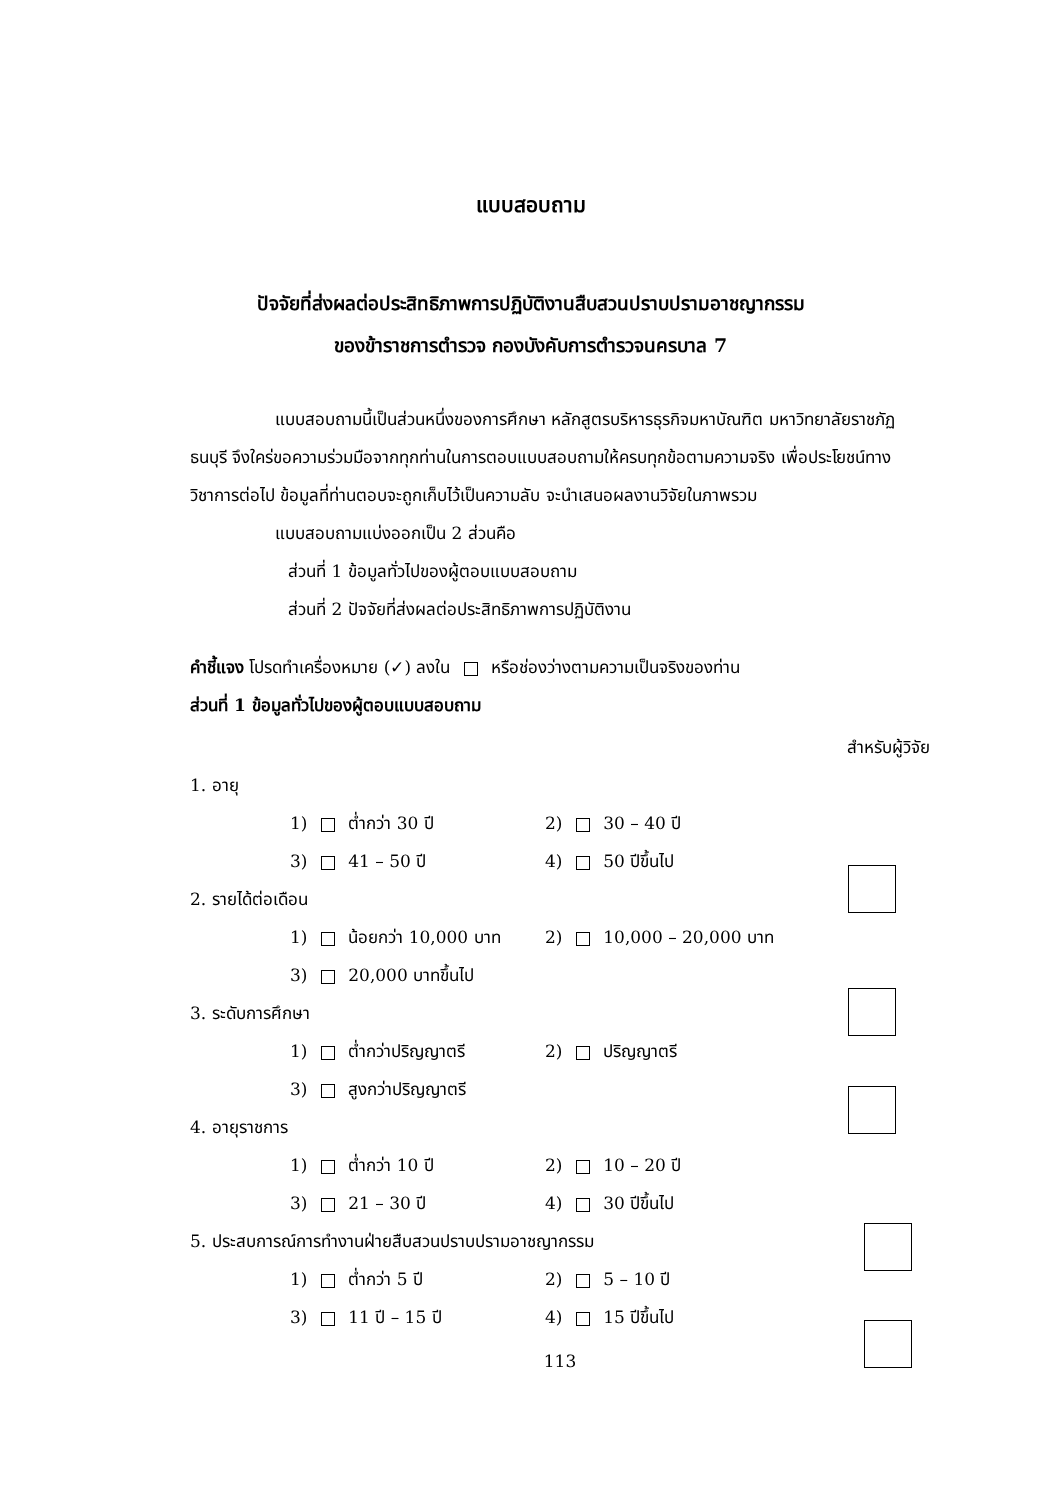แบบสอบถาม
ปัจจัยที่ส่งผลต่อประสิทธิภาพการปฏิบัติงานสืบสวนปราบปรามอาชญากรรม
ของข้าราชการตำรวจ กองบังคับการตำรวจนครบาล 7
แบบสอบถามนี้เป็นส่วนหนึ่งของการศึกษา หลักสูตรบริหารธุรกิจมหาบัณฑิต มหาวิทยาลัยราชภัฏธนบุรี จึงใคร่ขอความร่วมมือจากทุกท่านในการตอบแบบสอบถามให้ครบทุกข้อตามความจริง เพื่อประโยชน์ทางวิชาการต่อไป ข้อมูลที่ท่านตอบจะถูกเก็บไว้เป็นความลับ จะนำเสนอผลงานวิจัยในภาพรวม
แบบสอบถามแบ่งออกเป็น 2 ส่วนคือ
ส่วนที่ 1 ข้อมูลทั่วไปของผู้ตอบแบบสอบถาม
ส่วนที่ 2 ปัจจัยที่ส่งผลต่อประสิทธิภาพการปฏิบัติงาน
คำชี้แจง โปรดทำเครื่องหมาย (✓) ลงใน หรือช่องว่างตามความเป็นจริงของท่าน
ส่วนที่ 1 ข้อมูลทั่วไปของผู้ตอบแบบสอบถาม
สำหรับผู้วิจัย
1. อายุ
1) ต่ำกว่า 30 ปี 2) 30 – 40 ปี
3) 41 – 50 ปี 4) 50 ปีขึ้นไป
2. รายได้ต่อเดือน
1) น้อยกว่า 10,000 บาท 2) 10,000 – 20,000 บาท
3) 20,000 บาทขึ้นไป
3. ระดับการศึกษา
1) ต่ำกว่าปริญญาตรี 2) ปริญญาตรี
3) สูงกว่าปริญญาตรี
4. อายุราชการ
1) ต่ำกว่า 10 ปี 2) 10 – 20 ปี
3) 21 – 30 ปี 4) 30 ปีขึ้นไป
5. ประสบการณ์การทำงานฝ่ายสืบสวนปราบปรามอาชญากรรม
1) ต่ำกว่า 5 ปี 2) 5 – 10 ปี
3) 11 ปี – 15 ปี 4) 15 ปีขึ้นไป
113